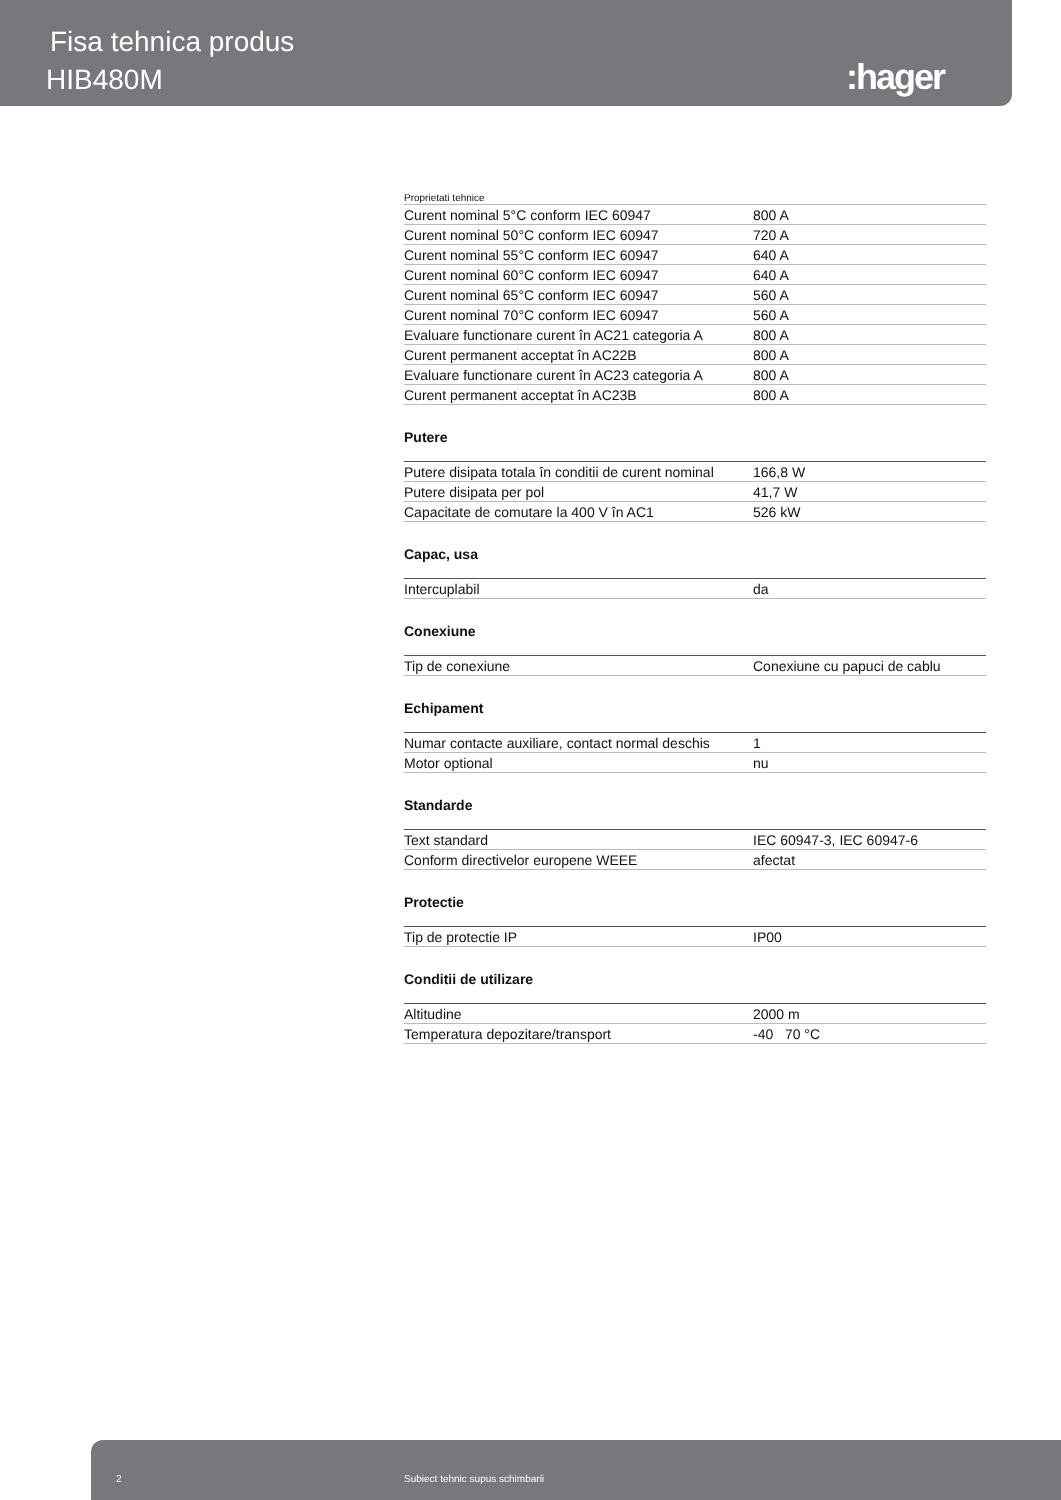Fisa tehnica produs
HIB480M :hager
Proprietati tehnice
| Curent nominal 5°C conform IEC 60947 | 800 A |
| Curent nominal 50°C conform IEC 60947 | 720 A |
| Curent nominal 55°C conform IEC 60947 | 640 A |
| Curent nominal 60°C conform IEC 60947 | 640 A |
| Curent nominal 65°C conform IEC 60947 | 560 A |
| Curent nominal 70°C conform IEC 60947 | 560 A |
| Evaluare functionare curent în AC21 categoria A | 800 A |
| Curent permanent acceptat în AC22B | 800 A |
| Evaluare functionare curent în AC23 categoria A | 800 A |
| Curent permanent acceptat în AC23B | 800 A |
Putere
| Putere disipata totala în conditii de curent nominal | 166,8 W |
| Putere disipata per pol | 41,7 W |
| Capacitate de comutare la 400 V în AC1 | 526 kW |
Capac, usa
| Intercuplabil | da |
Conexiune
| Tip de conexiune | Conexiune cu papuci de cablu |
Echipament
| Numar contacte auxiliare, contact normal deschis | 1 |
| Motor optional | nu |
Standarde
| Text standard | IEC 60947-3, IEC 60947-6 |
| Conform directivelor europene WEEE | afectat |
Protectie
| Tip de protectie IP | IP00 |
Conditii de utilizare
| Altitudine | 2000 m |
| Temperatura depozitare/transport | -40 70 °C |
2 Subiect tehnic supus schimbarii